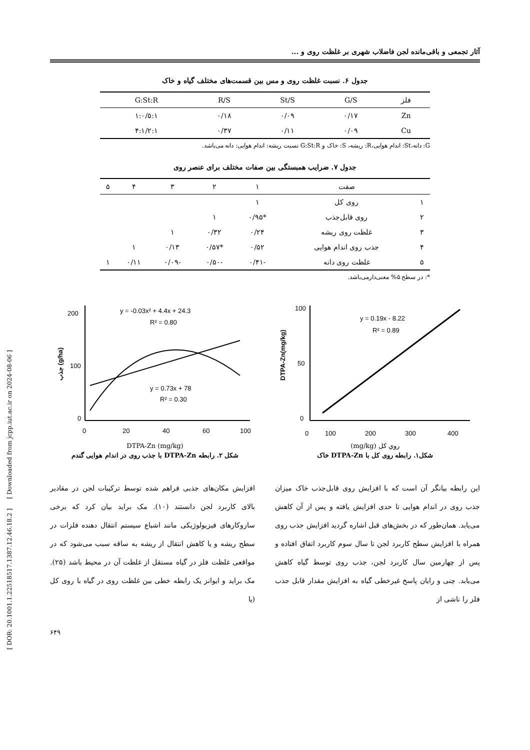آثار تجمعی و باقی‌مانده لجن فاضلاب شهری بر غلظت روی و ...
جدول ۶. نسبت غلظت روی و مس بین قسمت‌های مختلف گیاه و خاک
| فلز | G/S | St/S | R/S | G:St:R |
| --- | --- | --- | --- | --- |
| Zn | ۰/۱۷ | ۰/۰۹ | ۰/۱۸ | ۱:۰/۵:۱ |
| Cu | ۰/۰۹ | ۰/۱۱ | ۰/۳۷ | ۴:۱/۲:۱ |
G: دانه،St: اندام هوایی،R: ریشه، S: خاک و G:St:R نسبت ریشه: اندام هوایی: دانه می‌باشد.
جدول ۷. ضرایب همبستگی بین صفات مختلف برای عنصر روی
| | صفت | ۱ | ۲ | ۳ | ۴ | ۵ |
| --- | --- | --- | --- | --- | --- | --- |
| ۱ | روی کل | ۱ | | | | |
| ۲ | روی قابل‌جذب | *۰/۹۵ | ۱ | | | |
| ۳ | غلظت روی ریشه | ۰/۲۴ | ۰/۳۲ | ۱ | | |
| ۴ | جذب روی اندام هوایی | ۰/۵۲ | *۰/۵۷ | ۰/۱۳ | ۱ | |
| ۵ | غلظت روی دانه | -۰/۴۱ | -۰/۵۰ | -۰/۰۹ | ۰/۱۱ | ۱ |
*: در سطح ۵% معنی‌دارمی‌باشد.
y = 0.19x - 8.22
R² = 0.89
0
100
200
300
400
100
50
0
DTPA-Zn(mg/kg)
روي كل (mg/kg)
شکل۱. رابطه روی کل با DTPA-Zn خاک
y = -0.03x² + 4.4x + 24.3
R² = 0.80
y = 0.73x + 78
R² = 0.30
0
20
40
60
100
200
100
0
جذب (g/ha)
DTPA-Zn (mg/kg)
شکل ۲. رابطه DTPA-Zn با جذب روی در اندام هوایی گندم
این رابطه بیانگر آن است که با افزایش روی قابل‌جذب خاک میزان جذب روی در اندام هوایی تا حدی افزایش یافته و پس از آن کاهش می‌یابد. همان‌طور که در بخش‌های قبل اشاره گردید افزایش جذب روی همراه با افزایش سطح کاربرد لجن تا سال سوم کاربرد اتفاق افتاده و پس از چهارمین سال کاربرد لجن، جذب روی توسط گیاه کاهش می‌یابد. چنی و رایان پاسخ غیرخطی گیاه به افزایش مقدار قابل جذب فلز را ناشی از
افزایش مکان‌های جذبی فراهم شده توسط ترکیبات لجن در مقادیر بالای کاربرد لجن دانستند (۱۰). مک براید بیان کرد که برخی سازوکارهای فیزیولوژیکی مانند اشباع سیستم انتقال دهنده فلزات در سطح ریشه و یا کاهش انتقال از ریشه به ساقه سبب می‌شود که در مواقعی غلظت فلز در گیاه مستقل از غلظت آن در محیط باشد (۲۵). مک براید و ایوانز یک رابطه خطی بین غلظت روی در گیاه با روی کل (یا
۶۴۹
[ DOR: 20.1001.1.22518517.1387.12.46.18.2 ] [ Downloaded from jcpp.iut.ac.ir on 2024-08-06 ]